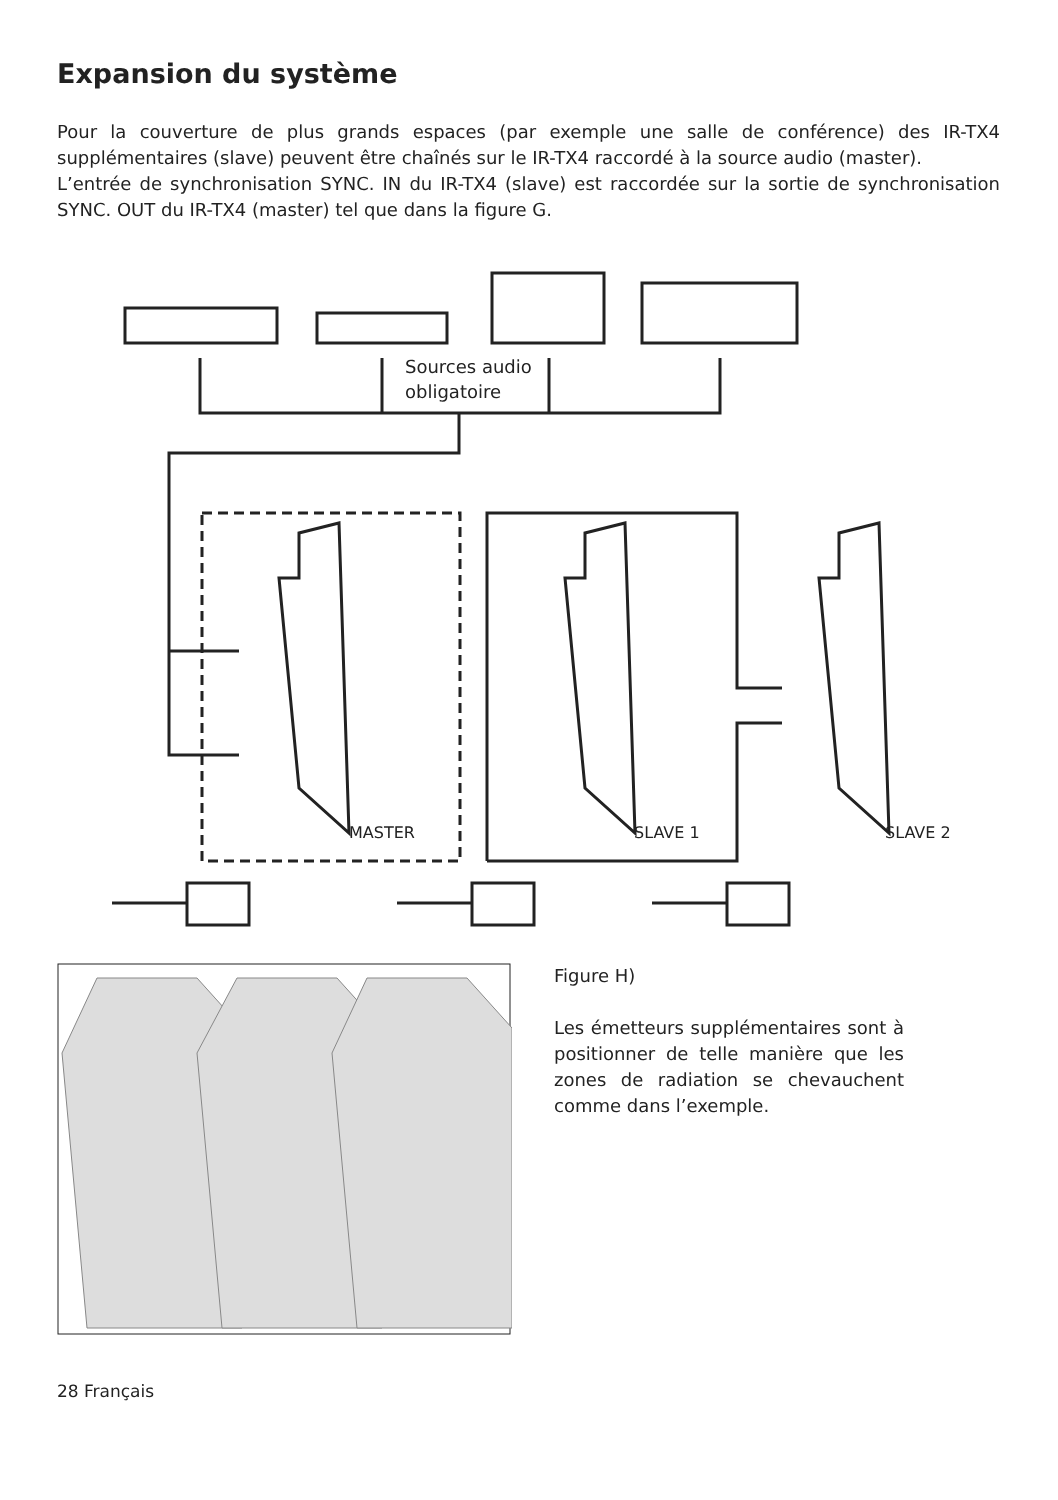Expansion du système
Pour la couverture de plus grands espaces (par exemple une salle de conférence) des IR-TX4 supplémentaires (slave) peuvent être chaînés sur le IR-TX4 raccordé à la source audio (master).
L’entrée de synchronisation SYNC. IN du IR-TX4 (slave) est raccordée sur la sortie de synchronisation SYNC. OUT du IR-TX4 (master) tel que dans la figure G.
Sources audio
obligatoire
MASTER
SLAVE 1
SLAVE 2
Figure H)
Les émetteurs supplémentaires sont à positionner de telle manière que les zones de radiation se chevauchent comme dans l’exemple.
28 Français